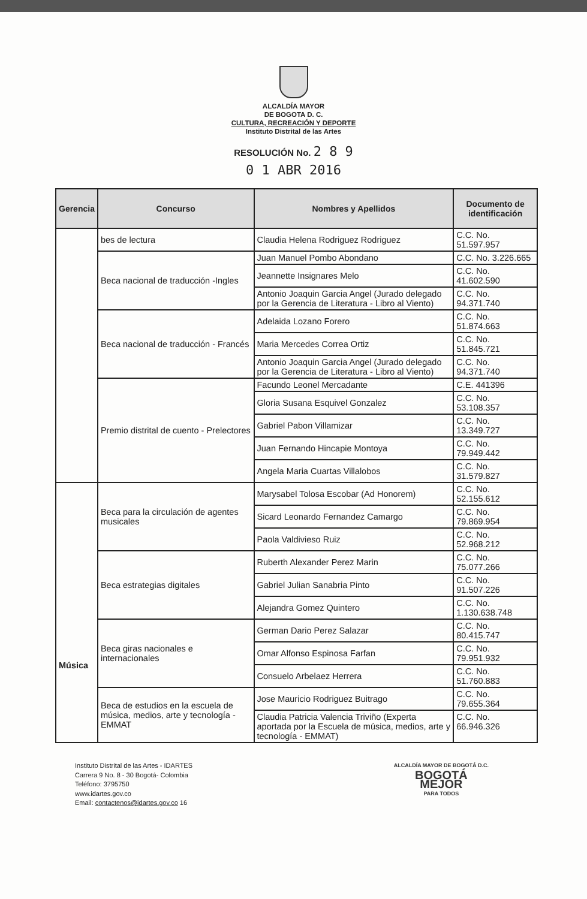ALCALDÍA MAYOR
DE BOGOTA D. C.
CULTURA, RECREACIÓN Y DEPORTE
Instituto Distrital de las Artes
RESOLUCIÓN No. 2 8 9
0 1 ABR 2016
| Gerencia | Concurso | Nombres y Apellidos | Documento de identificación |
| --- | --- | --- | --- |
| | bes de lectura | Claudia Helena Rodriguez Rodriguez | C.C. No. 51.597.957 |
| | Beca nacional de traducción -Ingles | Juan Manuel Pombo Abondano | C.C. No. 3.226.665 |
| | | Jeannette Insignares Melo | C.C. No. 41.602.590 |
| | | Antonio Joaquin Garcia Angel (Jurado delegado por la Gerencia de Literatura - Libro al Viento) | C.C. No. 94.371.740 |
| | Beca nacional de traducción - Francés | Adelaida Lozano Forero | C.C. No. 51.874.663 |
| | | Maria Mercedes Correa Ortiz | C.C. No. 51.845.721 |
| | | Antonio Joaquin Garcia Angel (Jurado delegado por la Gerencia de Literatura - Libro al Viento) | C.C. No. 94.371.740 |
| | Premio distrital de cuento - Prelectores | Facundo Leonel Mercadante | C.E. 441396 |
| | | Gloria Susana Esquivel Gonzalez | C.C. No. 53.108.357 |
| | | Gabriel Pabon Villamizar | C.C. No. 13.349.727 |
| | | Juan Fernando Hincapie Montoya | C.C. No. 79.949.442 |
| | | Angela Maria Cuartas Villalobos | C.C. No. 31.579.827 |
| Música | Beca para la circulación de agentes musicales | Marysabel Tolosa Escobar (Ad Honorem) | C.C. No. 52.155.612 |
| | | Sicard Leonardo Fernandez Camargo | C.C. No. 79.869.954 |
| | | Paola Valdivieso Ruiz | C.C. No. 52.968.212 |
| | Beca estrategias digitales | Ruberth Alexander Perez Marin | C.C. No. 75.077.266 |
| | | Gabriel Julian Sanabria Pinto | C.C. No. 91.507.226 |
| | | Alejandra Gomez Quintero | C.C. No. 1.130.638.748 |
| | Beca giras nacionales e internacionales | German Dario Perez Salazar | C.C. No. 80.415.747 |
| | | Omar Alfonso Espinosa Farfan | C.C. No. 79.951.932 |
| | | Consuelo Arbelaez Herrera | C.C. No. 51.760.883 |
| | Beca de estudios en la escuela de música, medios, arte y tecnología - EMMAT | Jose Mauricio Rodriguez Buitrago | C.C. No. 79.655.364 |
| | | Claudia Patricia Valencia Triviño (Experta aportada por la Escuela de música, medios, arte y tecnología - EMMAT) | C.C. No. 66.946.326 |
Instituto Distrital de las Artes - IDARTES
Carrera 9 No. 8 - 30 Bogotá- Colombia
Teléfono: 3795750
www.idartes.gov.co
Email: contactenos@idartes.gov.co 16
ALCALDÍA MAYOR DE BOGOTÁ D.C.
BOGOTÁ
MEJOR
PARA TODOS